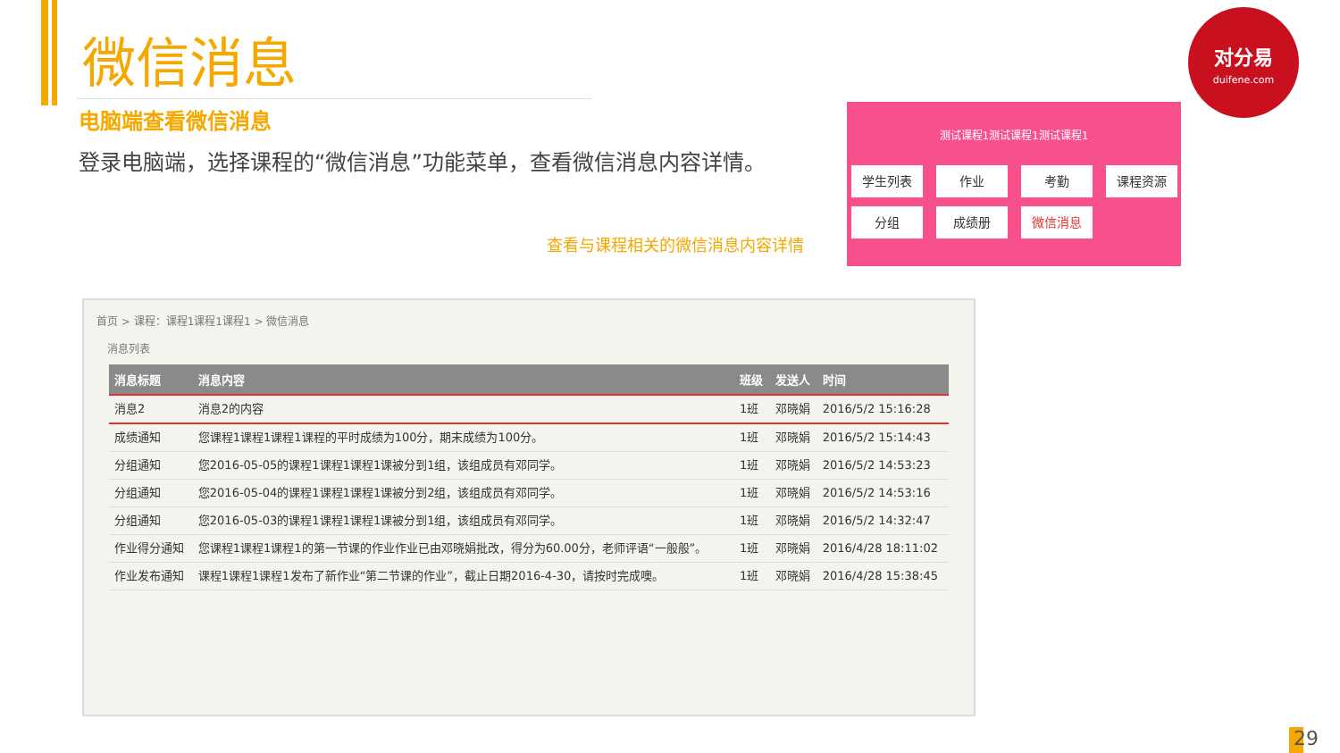微信消息
电脑端查看微信消息
登录电脑端，选择课程的“微信消息”功能菜单，查看微信消息内容详情。
查看与课程相关的微信消息内容详情
对分易
duifene.com
测试课程1测试课程1测试课程1
学生列表
作业
考勤
课程资源
分组
成绩册
微信消息
首页 > 课程：课程1课程1课程1 > 微信消息
消息列表
| 消息标题 | 消息内容 | 班级 | 发送人 | 时间 |
| --- | --- | --- | --- | --- |
| 消息2 | 消息2的内容 | 1班 | 邓晓娟 | 2016/5/2 15:16:28 |
| 成绩通知 | 您课程1课程1课程1课程的平时成绩为100分，期末成绩为100分。 | 1班 | 邓晓娟 | 2016/5/2 15:14:43 |
| 分组通知 | 您2016-05-05的课程1课程1课程1课被分到1组，该组成员有邓同学。 | 1班 | 邓晓娟 | 2016/5/2 14:53:23 |
| 分组通知 | 您2016-05-04的课程1课程1课程1课被分到2组，该组成员有邓同学。 | 1班 | 邓晓娟 | 2016/5/2 14:53:16 |
| 分组通知 | 您2016-05-03的课程1课程1课程1课被分到1组，该组成员有邓同学。 | 1班 | 邓晓娟 | 2016/5/2 14:32:47 |
| 作业得分通知 | 您课程1课程1课程1的第一节课的作业作业已由邓晓娟批改，得分为60.00分，老师评语“一般般”。 | 1班 | 邓晓娟 | 2016/4/28 18:11:02 |
| 作业发布通知 | 课程1课程1课程1发布了新作业“第二节课的作业”，截止日期2016-4-30，请按时完成噢。 | 1班 | 邓晓娟 | 2016/4/28 15:38:45 |
29